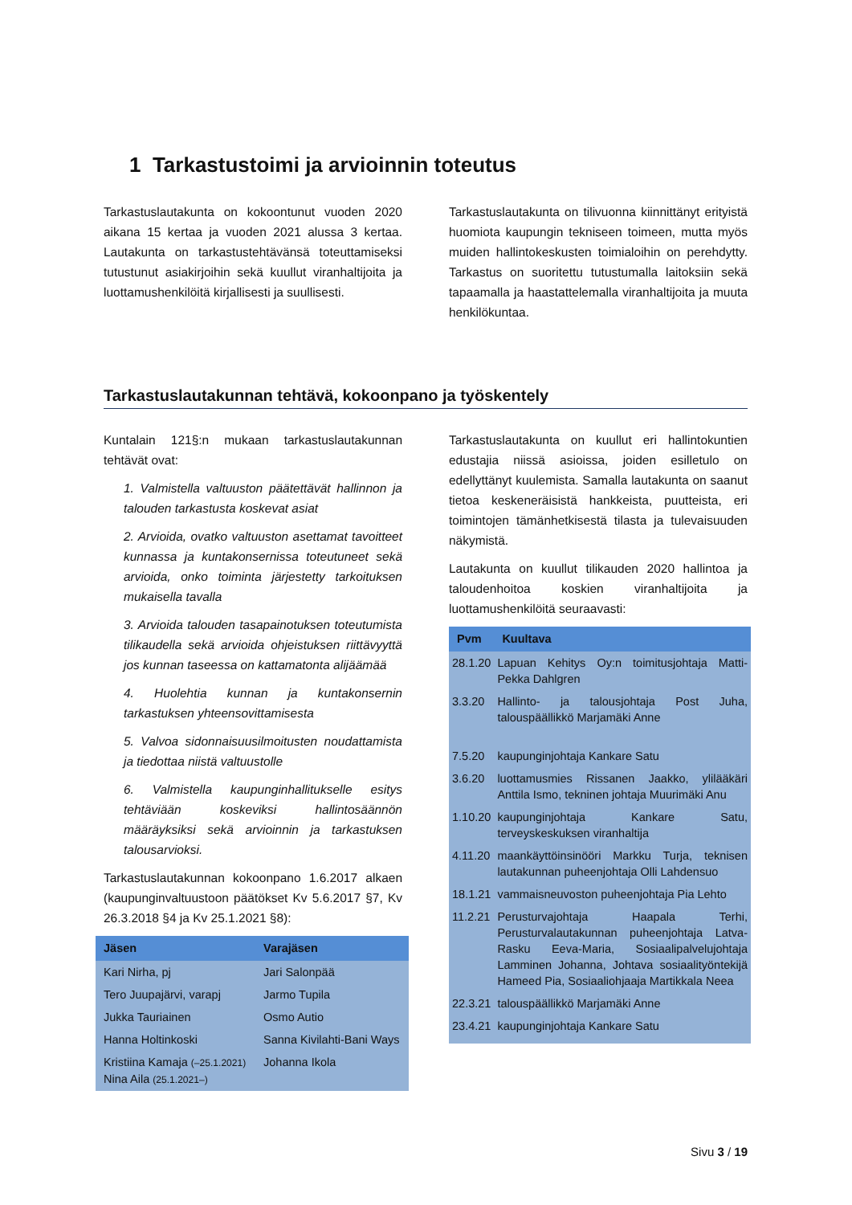1 Tarkastustoimi ja arvioinnin toteutus
Tarkastuslautakunta on kokoontunut vuoden 2020 aikana 15 kertaa ja vuoden 2021 alussa 3 kertaa. Lautakunta on tarkastustehtävänsä toteuttamiseksi tutustunut asiakirjoihin sekä kuullut viranhaltijoita ja luottamushenkilöitä kirjallisesti ja suullisesti.
Tarkastuslautakunta on tilivuonna kiinnittänyt erityistä huomiota kaupungin tekniseen toimeen, mutta myös muiden hallintokeskusten toimialoihin on perehdytty. Tarkastus on suoritettu tutustumalla laitoksiin sekä tapaamalla ja haastattelemalla viranhaltijoita ja muuta henkilökuntaa.
Tarkastuslautakunnan tehtävä, kokoonpano ja työskentely
Kuntalain 121§:n mukaan tarkastuslautakunnan tehtävät ovat:
1. Valmistella valtuuston päätettävät hallinnon ja talouden tarkastusta koskevat asiat
2. Arvioida, ovatko valtuuston asettamat tavoitteet kunnassa ja kuntakonsernissa toteutuneet sekä arvioida, onko toiminta järjestetty tarkoituksen mukaisella tavalla
3. Arvioida talouden tasapainotuksen toteutumista tilikaudella sekä arvioida ohjeistuksen riittävyyttä jos kunnan taseessa on kattamatonta alijäämää
4. Huolehtia kunnan ja kuntakonsernin tarkastuksen yhteensovittamisesta
5. Valvoa sidonnaisuusilmoitusten noudattamista ja tiedottaa niistä valtuustolle
6. Valmistella kaupunginhallitukselle esitys tehtäviään koskeviksi hallintosäännön määräyksiksi sekä arvioinnin ja tarkastuksen talousarvioksi.
Tarkastuslautakunnan kokoonpano 1.6.2017 alkaen (kaupunginvaltuustoon päätökset Kv 5.6.2017 §7, Kv 26.3.2018 §4 ja Kv 25.1.2021 §8):
| Jäsen | Varajäsen |
| --- | --- |
| Kari Nirha, pj | Jari Salonpää |
| Tero Juupajärvi, varapj | Jarmo Tupila |
| Jukka Tauriainen | Osmo Autio |
| Hanna Holtinkoski | Sanna Kivilahti-Bani Ways |
| Kristiina Kamaja (–25.1.2021) Nina Aila (25.1.2021–) | Johanna Ikola |
Tarkastuslautakunta on kuullut eri hallintokuntien edustajia niissä asioissa, joiden esilletulo on edellyttänyt kuulemista. Samalla lautakunta on saanut tietoa keskeneräisistä hankkeista, puutteista, eri toimintojen tämänhetkisestä tilasta ja tulevaisuuden näkymistä.
Lautakunta on kuullut tilikauden 2020 hallintoa ja taloudenhoitoa koskien viranhaltijoita ja luottamushenkilöitä seuraavasti:
| Pvm | Kuultava |
| --- | --- |
| 28.1.20 | Lapuan Kehitys Oy:n toimitusjohtaja Matti-Pekka Dahlgren |
| 3.3.20 | Hallinto- ja talousjohtaja Post Juha, talouspäällikkö Marjamäki Anne |
| 7.5.20 | kaupunginjohtaja Kankare Satu |
| 3.6.20 | luottamusmies Rissanen Jaakko, ylilääkäri Anttila Ismo, tekninen johtaja Muurimäki Anu |
| 1.10.20 | kaupunginjohtaja Kankare Satu, terveyskeskuksen viranhaltija |
| 4.11.20 | maankäyttöinsinööri Markku Turja, teknisen lautakunnan puheenjohtaja Olli Lahdensuo |
| 18.1.21 | vammaisneuvoston puheenjohtaja Pia Lehto |
| 11.2.21 | Perusturvajohtaja Haapala Terhi, Perusturvalautakunnan puheenjohtaja Latva-Rasku Eeva-Maria, Sosiaalipalvelujohtaja Lamminen Johanna, Johtava sosiaalityöntekijä Hameed Pia, Sosiaaliohjaaja Martikkala Neea |
| 22.3.21 | talouspäällikkö Marjamäki Anne |
| 23.4.21 | kaupunginjohtaja Kankare Satu |
Sivu 3 / 19